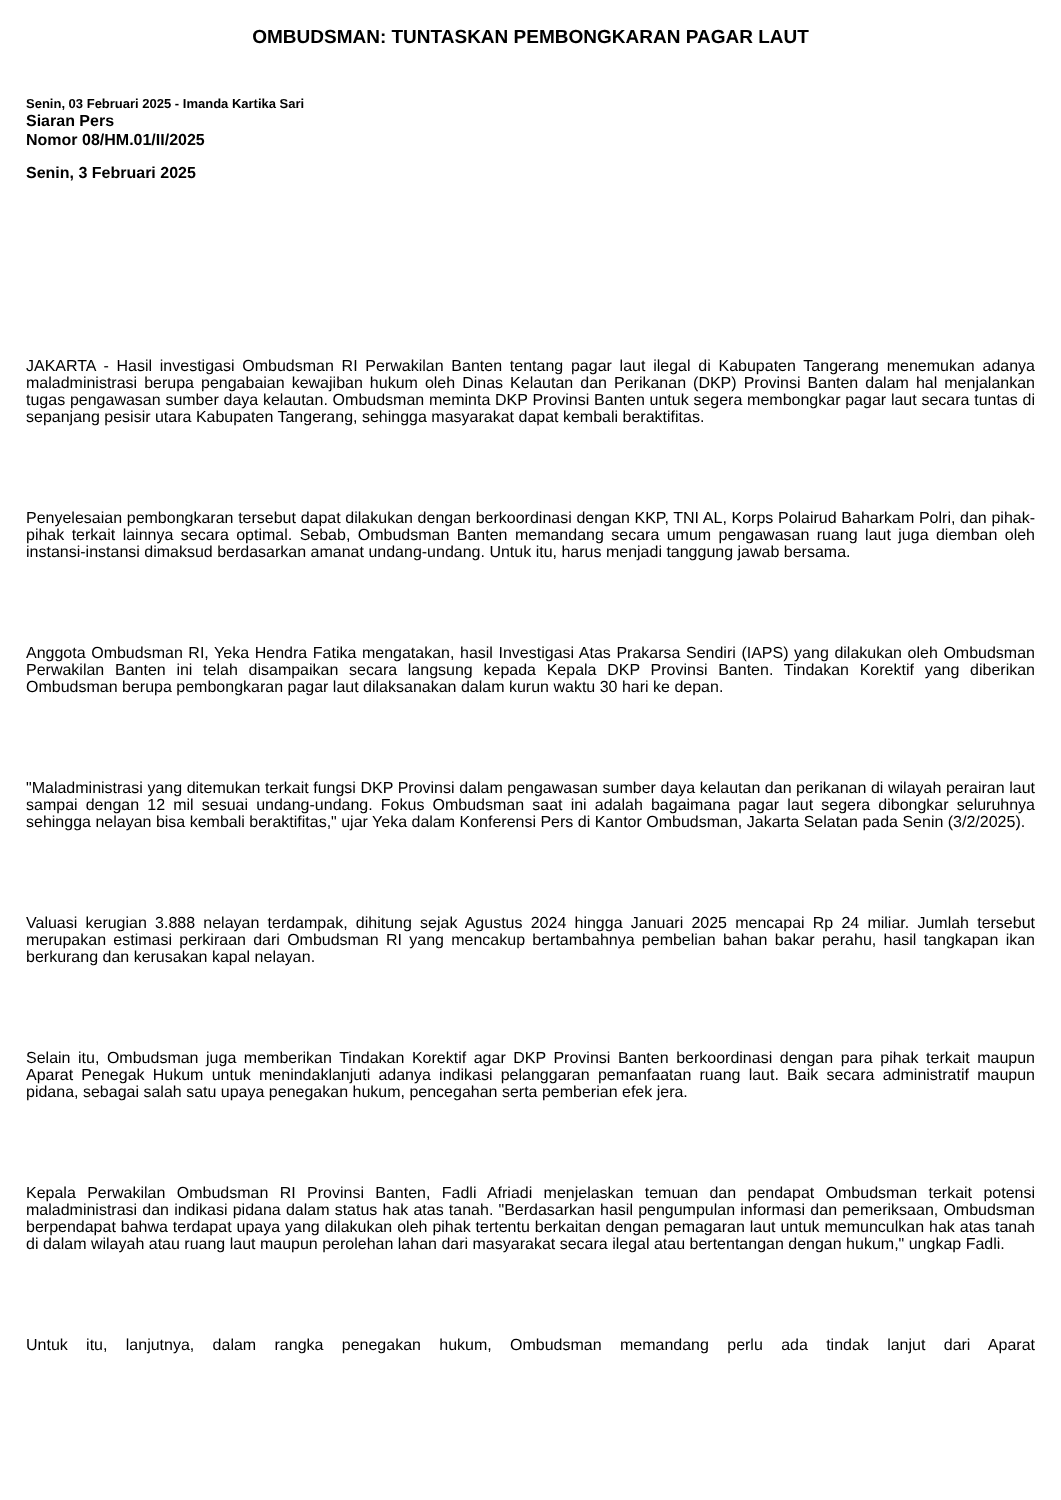OMBUDSMAN: TUNTASKAN PEMBONGKARAN PAGAR LAUT
Senin, 03 Februari 2025 - Imanda Kartika Sari
Siaran Pers
Nomor 08/HM.01/II/2025
Senin, 3 Februari 2025
JAKARTA - Hasil investigasi Ombudsman RI Perwakilan Banten tentang pagar laut ilegal di Kabupaten Tangerang menemukan adanya maladministrasi berupa pengabaian kewajiban hukum oleh Dinas Kelautan dan Perikanan (DKP) Provinsi Banten dalam hal menjalankan tugas pengawasan sumber daya kelautan. Ombudsman meminta DKP Provinsi Banten untuk segera membongkar pagar laut secara tuntas di sepanjang pesisir utara Kabupaten Tangerang, sehingga masyarakat dapat kembali beraktifitas.
Penyelesaian pembongkaran tersebut dapat dilakukan dengan berkoordinasi dengan KKP, TNI AL, Korps Polairud Baharkam Polri, dan pihak-pihak terkait lainnya secara optimal. Sebab, Ombudsman Banten memandang secara umum pengawasan ruang laut juga diemban oleh instansi-instansi dimaksud berdasarkan amanat undang-undang. Untuk itu, harus menjadi tanggung jawab bersama.
Anggota Ombudsman RI, Yeka Hendra Fatika mengatakan, hasil Investigasi Atas Prakarsa Sendiri (IAPS) yang dilakukan oleh Ombudsman Perwakilan Banten ini telah disampaikan secara langsung kepada Kepala DKP Provinsi Banten. Tindakan Korektif yang diberikan Ombudsman berupa pembongkaran pagar laut dilaksanakan dalam kurun waktu 30 hari ke depan.
"Maladministrasi yang ditemukan terkait fungsi DKP Provinsi dalam pengawasan sumber daya kelautan dan perikanan di wilayah perairan laut sampai dengan 12 mil sesuai undang-undang. Fokus Ombudsman saat ini adalah bagaimana pagar laut segera dibongkar seluruhnya sehingga nelayan bisa kembali beraktifitas," ujar Yeka dalam Konferensi Pers di Kantor Ombudsman, Jakarta Selatan pada Senin (3/2/2025).
Valuasi kerugian 3.888 nelayan terdampak, dihitung sejak Agustus 2024 hingga Januari 2025 mencapai Rp 24 miliar. Jumlah tersebut merupakan estimasi perkiraan dari Ombudsman RI yang mencakup bertambahnya pembelian bahan bakar perahu, hasil tangkapan ikan berkurang dan kerusakan kapal nelayan.
Selain itu, Ombudsman juga memberikan Tindakan Korektif agar DKP Provinsi Banten berkoordinasi dengan para pihak terkait maupun Aparat Penegak Hukum untuk menindaklanjuti adanya indikasi pelanggaran pemanfaatan ruang laut. Baik secara administratif maupun pidana, sebagai salah satu upaya penegakan hukum, pencegahan serta pemberian efek jera.
Kepala Perwakilan Ombudsman RI Provinsi Banten, Fadli Afriadi menjelaskan temuan dan pendapat Ombudsman terkait potensi maladministrasi dan indikasi pidana dalam status hak atas tanah. "Berdasarkan hasil pengumpulan informasi dan pemeriksaan, Ombudsman berpendapat bahwa terdapat upaya yang dilakukan oleh pihak tertentu berkaitan dengan pemagaran laut untuk memunculkan hak atas tanah di dalam wilayah atau ruang laut maupun perolehan lahan dari masyarakat secara ilegal atau bertentangan dengan hukum," ungkap Fadli.
Untuk itu, lanjutnya, dalam rangka penegakan hukum, Ombudsman memandang perlu ada tindak lanjut dari Aparat